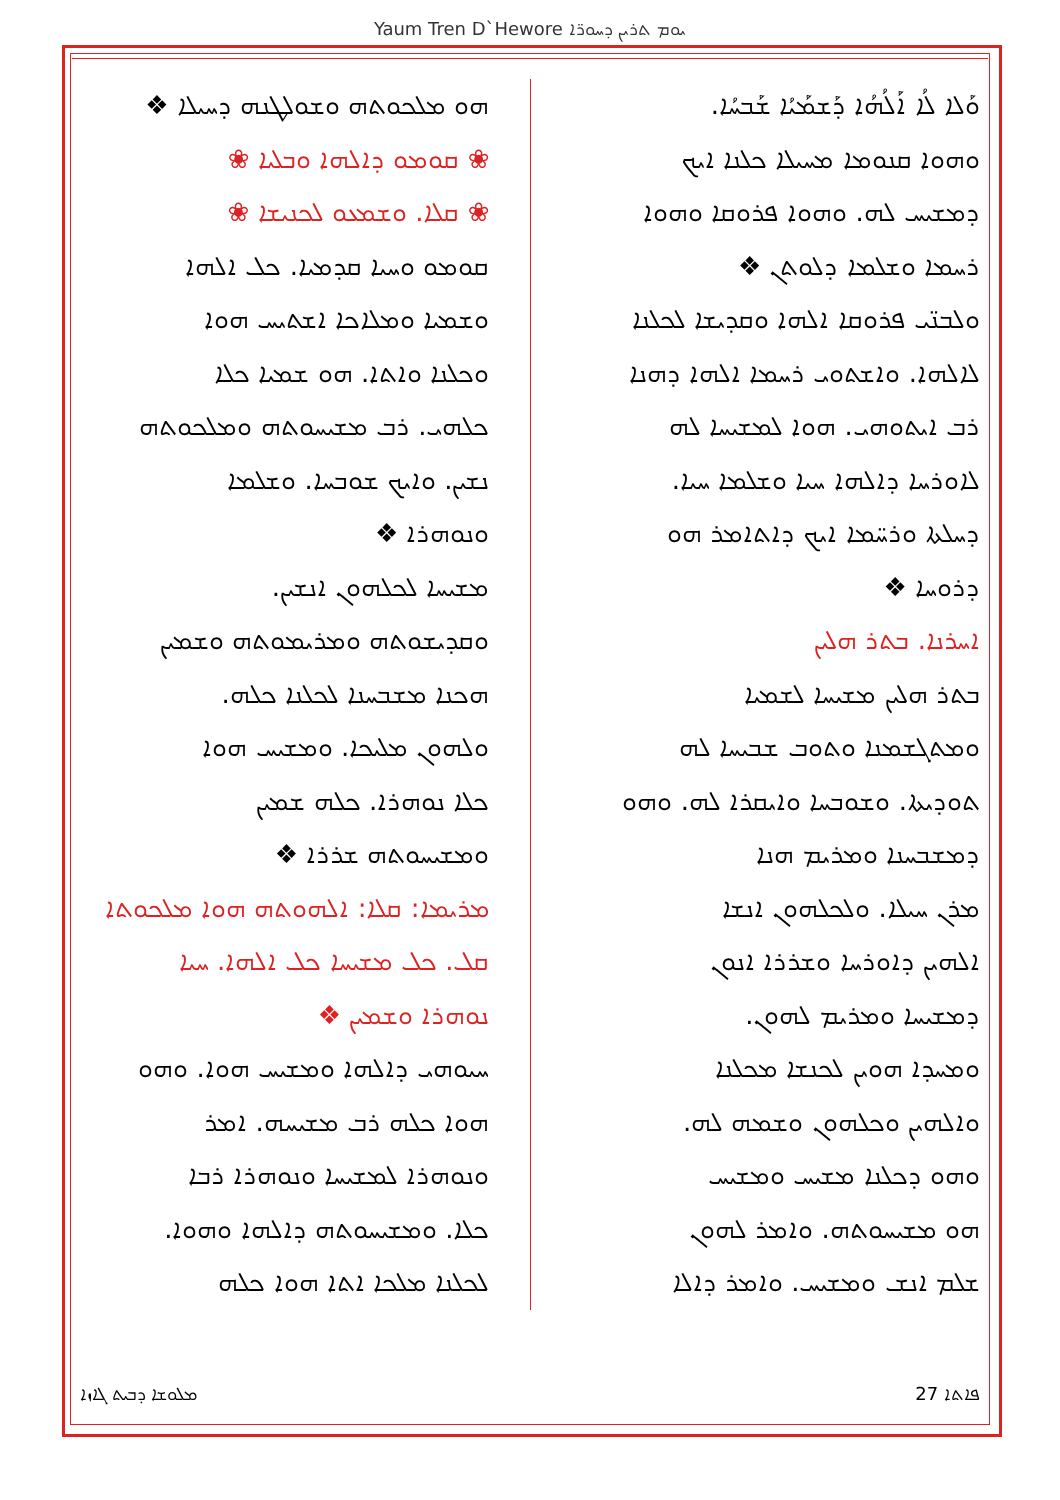Yaum Tren D`Hewore ܝܘܡ ܬܪܝܢ ܕܚܘܪ̈ܐ
ܘܰܠܐ ܠܳܐ ܐܰܠܳܗܳܐ ܕܰܫܡܰܝܳܐ ܫܰܒܚܳܐ.
ܘܗܘܐ ܩܢܘܡܐ ܡܚܝܠܐ ܟܠܢܐ ܐܝܟ
ܕܡܫܝܚ ܠܗ. ܘܗܘܐ ܦܪܘܩܐ ܘܗܘܐ
ܪܚܡܐ ܘܫܠܡܐ ܕܠܘܬܢ ❖
ܘܠܒܢ̈ܝ ܦܪܘܩܐ ܐܠܗܐ ܘܩܕܝܫܐ ܠܟܠܢܐ
ܠܐܠܗܐ. ܘܐܫܬܘܝ ܪܚܡܐ ܐܠܗܐ ܕܗܢܐ
ܪܒ ܐܝܬܘܗܝ. ܗܘܐ ܠܡܫܝܚܐ ܠܗ
ܠܐܘܪܚܐ ܕܐܠܗܐ ܚܝܐ ܘܫܠܡܐ ܚܝܐ.
ܕܚܠܬܐ ܘܪܚ̈ܡܐ ܐܝܟ ܕܐܬܐܡܪ ܗܘ
ܕܪܘܚܐ ❖
ܐܚܪܢܐ. ܒܬܪ ܗܠܝܢ
ܒܬܪ ܗܠܝܢ ܡܫܝܚܐ ܠܫܡܝܐ
ܘܡܬܓܫܡܢܐ ܘܬܘܒ ܫܒܝܚܐ ܠܗ
ܬܘܕܝܬܐ. ܘܫܘܒܚܐ ܘܐܝܩܪܐ ܠܗ. ܘܗܘ
ܕܡܫܒܚܢܐ ܘܡܪܝܡ ܗܢܐ
ܡܪܢ ܚܝܠܐ. ܘܠܟܠܗܘܢ ܐܢܫܐ
ܐܠܗܝܢ ܕܐܘܪܚܐ ܘܫܪܪܐ ܐܢܘܢ
ܕܡܫܝܚܐ ܘܡܪܝܡ ܠܗܘܢ.
ܘܡܚܕܐ ܗܘܝܢ ܠܟܢܫܐ ܡܟܠܢܐ
ܘܐܠܗܝܢ ܘܟܠܗܘܢ ܘܫܡܗ ܠܗ.
ܘܗܘ ܕܟܠܢܐ ܡܫܝܚ ܘܡܫܝܚ
ܗܘ ܡܫܝܚܘܬܗ. ܘܐܡܪ ܠܗܘܢ
ܫܠܡ ܐܢܫ ܘܡܫܝܚ. ܘܐܡܪ ܕܐܠܐ
ܗܘ ܡܠܟܘܬܗ ܘܫܘܠܛܢܗ ܕܚܝܠܐ ❖
❀ ܩܘܡܘ ܕܐܠܗܐ ܘܒܠܝܐ ❀
❀ ܩܠܐ. ܘܫܡܥܘ ܠܟܢܝܫܐ ❀
ܩܘܡܘ ܘܚܝܐ ܩܕܡܝܐ. ܟܠ ܐܠܗܐ
ܘܫܡܝܐ ܘܡܠܐܟܐ ܐܫܬܝܚ ܗܘܐ
ܘܟܠܢܐ ܘܐܬܐ. ܗܘ ܫܡܝܐ ܟܠܐ
ܟܠܗܝ. ܪܒ ܡܫܝܚܘܬܗ ܘܡܠܟܘܬܗ
ܢܫܝܢ. ܘܐܝܟ ܫܘܒܚܐ. ܘܫܠܡܐ
ܘܢܘܗܪܐ ❖
ܡܫܝܚܐ ܠܟܠܗܘܢ ܐܢܫܝܢ.
ܘܩܕܝܫܘܬܗ ܘܡܪܝܡܘܬܗ ܘܫܡܝܢ
ܗܟܢܐ ܡܫܒܚܢܐ ܠܟܠܢܐ ܟܠܗ.
ܘܠܗܘܢ ܡܠܝܟܐ. ܘܡܫܝܚ ܗܘܐ
ܟܠܐ ܢܘܗܪܐ. ܟܠܗ ܫܡܝܢ
ܘܡܫܝܚܘܬܗ ܫܪܪܐ ❖
ܡܪܝܡܐ: ܩܠܐ: ܐܠܗܘܬܗ ܗܘܐ ܡܠܟܘܬܐ
ܩܠ. ܟܠ ܡܫܝܚܐ ܟܠ ܐܠܗܐ. ܚܝܐ
ܢܘܗܪܐ ܘܫܡܝܢ ❖
ܚܝܘܗܝ ܕܐܠܗܐ ܘܡܫܝܚ ܗܘܐ. ܘܗܘ
ܗܘܐ ܟܠܗ ܪܒ ܡܫܝܚܗ. ܐܡܪ
ܘܢܘܗܪܐ ܠܡܫܝܚܐ ܘܢܘܗܪܐ ܪܒܐ
ܟܠܐ. ܘܡܫܝܚܘܬܗ ܕܐܠܗܐ ܘܗܘܐ.
ܠܟܠܢܐ ܡܠܟܐ ܐܬܐ ܗܘܐ ܟܠܗ
ܡܠܘܫܐ ܕܒܝܬ ܓܐܙܐ 27 ܦܐܬܐ